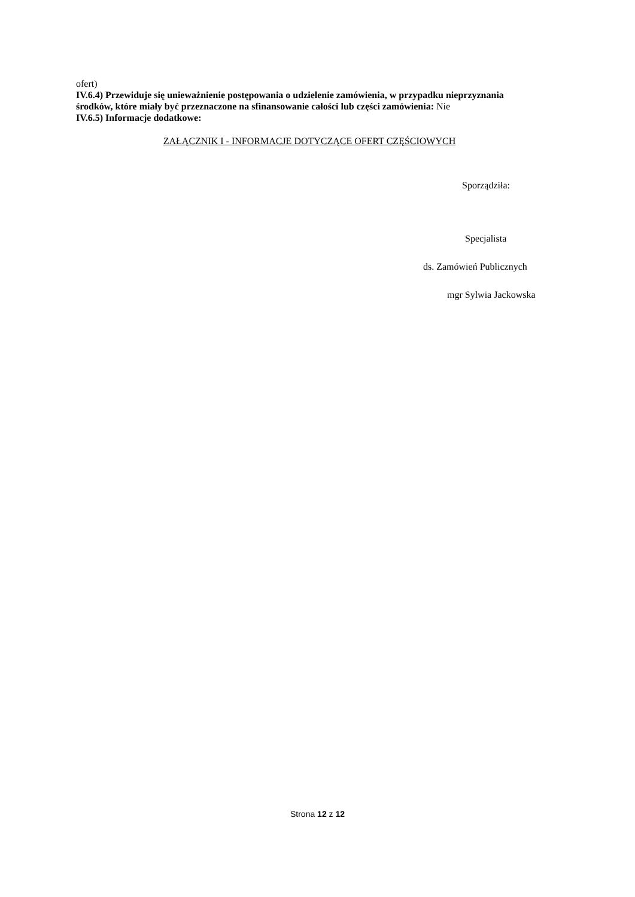ofert)
IV.6.4) Przewiduje się unieważnienie postępowania o udzielenie zamówienia, w przypadku nieprzyznania środków, które miały być przeznaczone na sfinansowanie całości lub części zamówienia: Nie
IV.6.5) Informacje dodatkowe:
ZAŁĄCZNIK I - INFORMACJE DOTYCZĄCE OFERT CZĘŚCIOWYCH
Sporządziła:
Specjalista
ds. Zamówień Publicznych
mgr Sylwia Jackowska
Strona 12 z 12